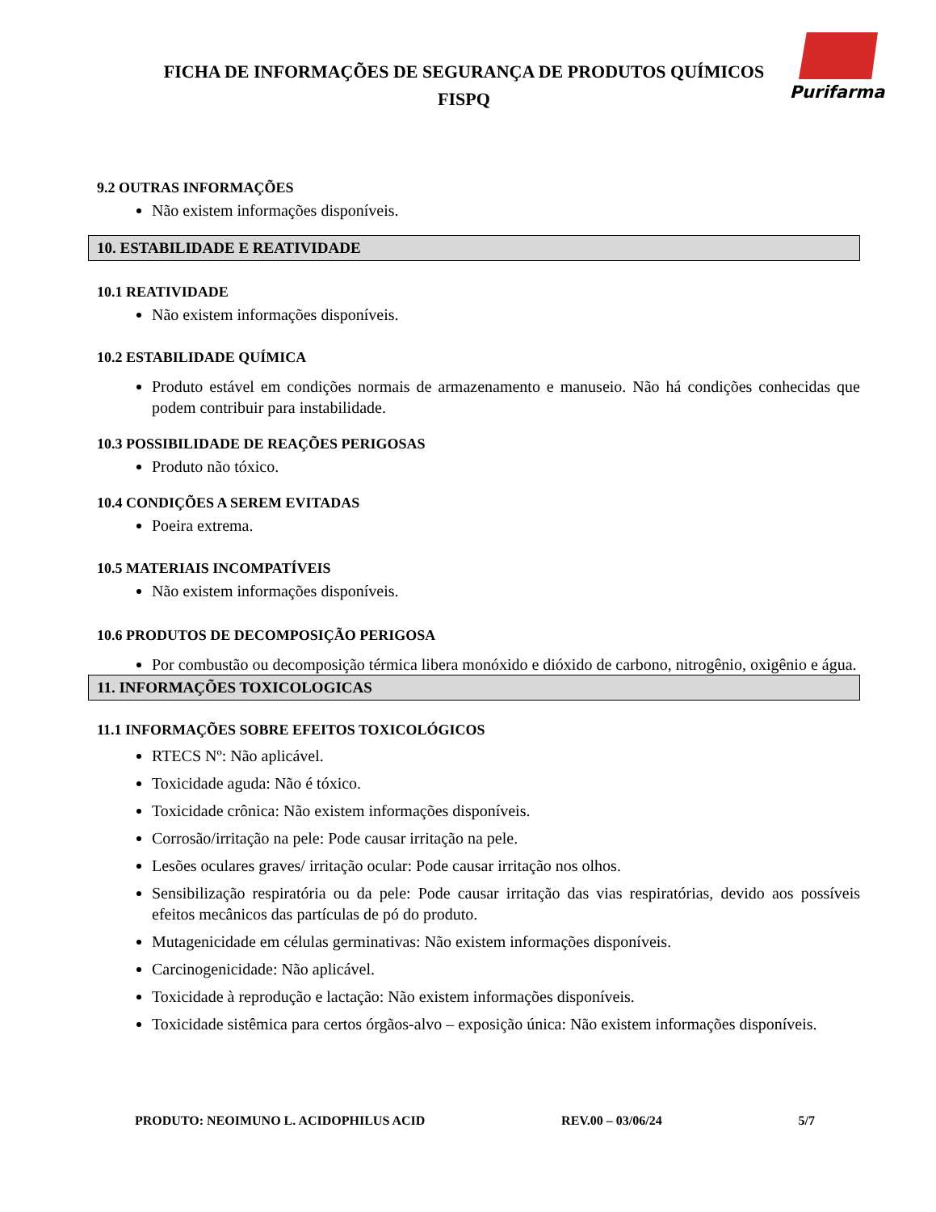FICHA DE INFORMAÇÕES DE SEGURANÇA DE PRODUTOS QUÍMICOS
FISPQ
Purifarma
9.2 OUTRAS INFORMAÇÕES
Não existem informações disponíveis.
10. ESTABILIDADE E REATIVIDADE
10.1 REATIVIDADE
Não existem informações disponíveis.
10.2 ESTABILIDADE QUÍMICA
Produto estável em condições normais de armazenamento e manuseio. Não há condições conhecidas que podem contribuir para instabilidade.
10.3 POSSIBILIDADE DE REAÇÕES PERIGOSAS
Produto não tóxico.
10.4 CONDIÇÕES A SEREM EVITADAS
Poeira extrema.
10.5 MATERIAIS INCOMPATÍVEIS
Não existem informações disponíveis.
10.6 PRODUTOS DE DECOMPOSIÇÃO PERIGOSA
Por combustão ou decomposição térmica libera monóxido e dióxido de carbono, nitrogênio, oxigênio e água.
11. INFORMAÇÕES TOXICOLOGICAS
11.1 INFORMAÇÕES SOBRE EFEITOS TOXICOLÓGICOS
RTECS Nº: Não aplicável.
Toxicidade aguda: Não é tóxico.
Toxicidade crônica: Não existem informações disponíveis.
Corrosão/irritação na pele: Pode causar irritação na pele.
Lesões oculares graves/ irritação ocular: Pode causar irritação nos olhos.
Sensibilização respiratória ou da pele: Pode causar irritação das vias respiratórias, devido aos possíveis efeitos mecânicos das partículas de pó do produto.
Mutagenicidade em células germinativas: Não existem informações disponíveis.
Carcinogenicidade: Não aplicável.
Toxicidade à reprodução e lactação: Não existem informações disponíveis.
Toxicidade sistêmica para certos órgãos-alvo – exposição única: Não existem informações disponíveis.
PRODUTO: NEOIMUNO L. ACIDOPHILUS ACID REV.00 – 03/06/24 5/7